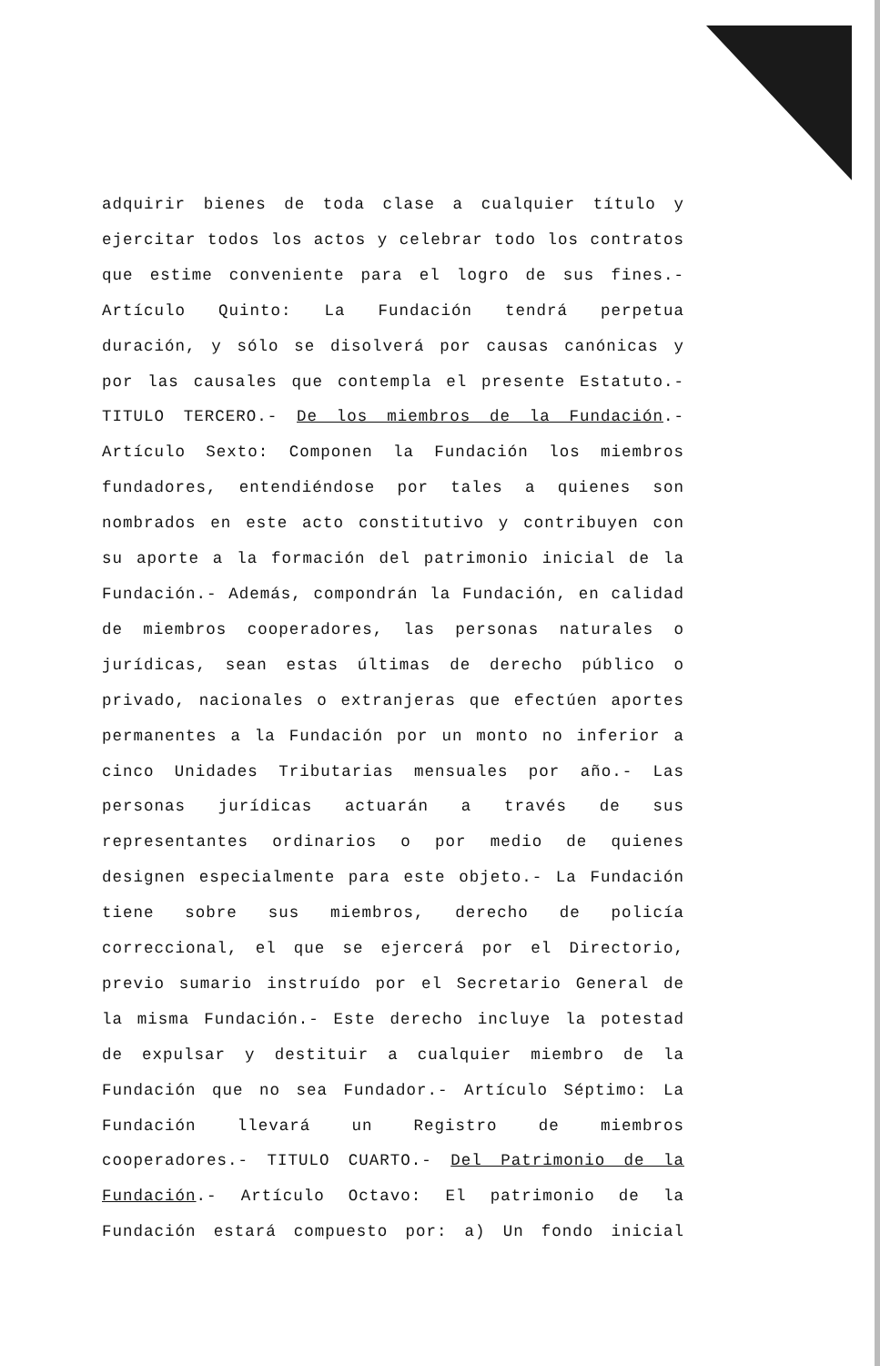adquirir bienes de toda clase a cualquier título y
ejercitar todos los actos y celebrar todo los contratos
que estime conveniente para el logro de sus fines.-
Artículo Quinto: La Fundación tendrá perpetua
duración, y sólo se disolverá por causas canónicas y
por las causales que contempla el presente Estatuto.-
TITULO TERCERO.- De los miembros de la Fundación.-
Artículo Sexto: Componen la Fundación los miembros
fundadores, entendiéndose por tales a quienes son
nombrados en este acto constitutivo y contribuyen con
su aporte a la formación del patrimonio inicial de la
Fundación.- Además, compondrán la Fundación, en calidad
de miembros cooperadores, las personas naturales o
jurídicas, sean estas últimas de derecho público o
privado, nacionales o extranjeras que efectúen aportes
permanentes a la Fundación por un monto no inferior a
cinco Unidades Tributarias mensuales por año.- Las
personas jurídicas actuarán a través de sus
representantes ordinarios o por medio de quienes
designen especialmente para este objeto.- La Fundación
tiene sobre sus miembros, derecho de policía
correccional, el que se ejercerá por el Directorio,
previo sumario instruído por el Secretario General de
la misma Fundación.- Este derecho incluye la potestad
de expulsar y destituir a cualquier miembro de la
Fundación que no sea Fundador.- Artículo Séptimo: La
Fundación llevará un Registro de miembros
cooperadores.- TITULO CUARTO.- Del Patrimonio de la
Fundación.- Artículo Octavo: El patrimonio de la
Fundación estará compuesto por: a) Un fondo inicial